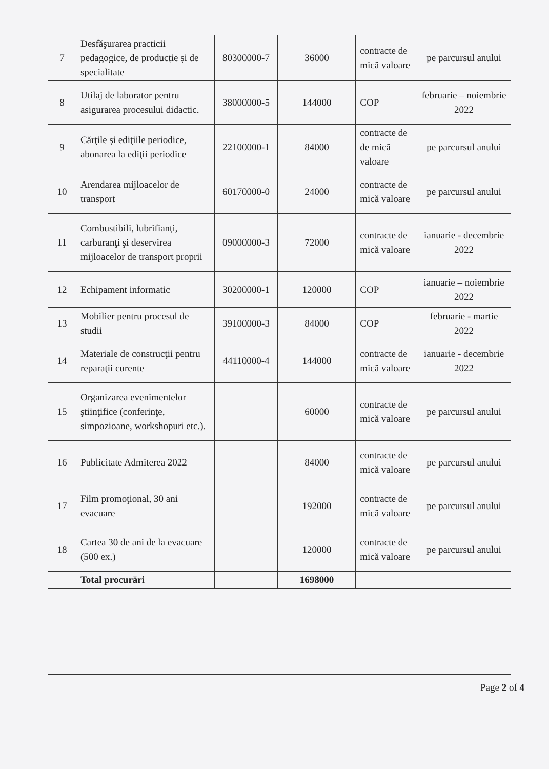| 7 | Desfăşurarea practicii pedagogice, de producție și de specialitate | 80300000-7 | 36000 | contracte de mică valoare | pe parcursul anului |
| 8 | Utilaj de laborator pentru asigurarea procesului didactic. | 38000000-5 | 144000 | COP | februarie – noiembrie 2022 |
| 9 | Cărţile şi ediţiile periodice, abonarea la ediţii periodice | 22100000-1 | 84000 | contracte de de mică valoare | pe parcursul anului |
| 10 | Arendarea mijloacelor de transport | 60170000-0 | 24000 | contracte de mică valoare | pe parcursul anului |
| 11 | Combustibili, lubrifianţi, carburanţi şi deservirea mijloacelor de transport proprii | 09000000-3 | 72000 | contracte de mică valoare | ianuarie - decembrie 2022 |
| 12 | Echipament informatic | 30200000-1 | 120000 | COP | ianuarie – noiembrie 2022 |
| 13 | Mobilier pentru procesul de studii | 39100000-3 | 84000 | COP | februarie - martie 2022 |
| 14 | Materiale de construcţii pentru reparaţii curente | 44110000-4 | 144000 | contracte de mică valoare | ianuarie - decembrie 2022 |
| 15 | Organizarea evenimentelor ştiinţifice (conferinţe, simpozioane, workshopuri etc.). | | 60000 | contracte de mică valoare | pe parcursul anului |
| 16 | Publicitate Admiterea 2022 | | 84000 | contracte de mică valoare | pe parcursul anului |
| 17 | Film promoţional, 30 ani evacuare | | 192000 | contracte de mică valoare | pe parcursul anului |
| 18 | Cartea 30 de ani de la evacuare (500 ex.) | | 120000 | contracte de mică valoare | pe parcursul anului |
| | Total procurări | | 1698000 | | |
Page 2 of 4